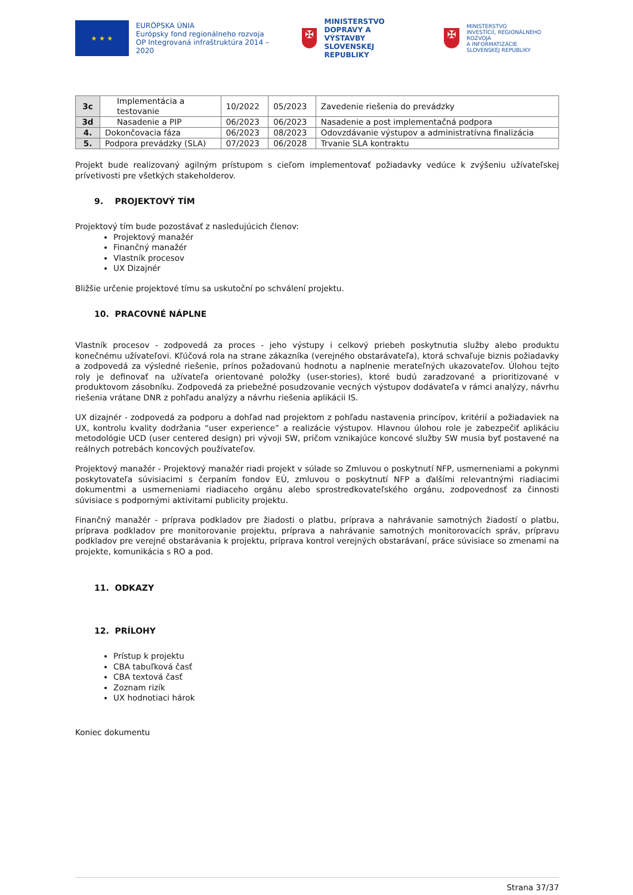★ ★ ★
EURÓPSKA ÚNIA
Európsky fond regionálneho rozvoja
OP Integrovaná infraštruktúra 2014 – 2020
✠
MINISTERSTVO
DOPRAVY A VÝSTAVBY
SLOVENSKEJ REPUBLIKY
✠
MINISTERSTVO
INVESTÍCIÍ, REGIONÁLNEHO ROZVOJA
A INFORMATIZÁCIE
SLOVENSKEJ REPUBLIKY
| 3c | Implementácia a testovanie | 10/2022 | 05/2023 | Zavedenie riešenia do prevádzky |
| 3d | Nasadenie a PIP | 06/2023 | 06/2023 | Nasadenie a post implementačná podpora |
| 4. | Dokončovacia fáza | 06/2023 | 08/2023 | Odovzdávanie výstupov a administratívna finalizácia |
| 5. | Podpora prevádzky (SLA) | 07/2023 | 06/2028 | Trvanie SLA kontraktu |
Projekt bude realizovaný agilným prístupom s cieľom implementovať požiadavky vedúce k zvýšeniu užívateľskej prívetivosti pre všetkých stakeholderov.
9. PROJEKTOVÝ TÍM
Projektový tím bude pozostávať z nasledujúcich členov:
Projektový manažér
Finančný manažér
Vlastník procesov
UX Dizajnér
Bližšie určenie projektové tímu sa uskutoční po schválení projektu.
10. PRACOVNÉ NÁPLNE
Vlastník procesov - zodpovedá za proces - jeho výstupy i celkový priebeh poskytnutia služby alebo produktu konečnému užívateľovi. Kľúčová rola na strane zákazníka (verejného obstarávateľa), ktorá schvaľuje biznis požiadavky a zodpovedá za výsledné riešenie, prínos požadovanú hodnotu a naplnenie merateľných ukazovateľov. Úlohou tejto roly je definovať na užívateľa orientované položky (user-stories), ktoré budú zaradzované a prioritizované v produktovom zásobníku. Zodpovedá za priebežné posudzovanie vecných výstupov dodávateľa v rámci analýzy, návrhu riešenia vrátane DNR z pohľadu analýzy a návrhu riešenia aplikácii IS.
UX dizajnér - zodpovedá za podporu a dohľad nad projektom z pohľadu nastavenia princípov, kritérií a požiadaviek na UX, kontrolu kvality dodržania “user experience” a realizácie výstupov. Hlavnou úlohou role je zabezpečiť aplikáciu metodológie UCD (user centered design) pri vývoji SW, pričom vznikajúce koncové služby SW musia byť postavené na reálnych potrebách koncových používateľov.
Projektový manažér - Projektový manažér riadi projekt v súlade so Zmluvou o poskytnutí NFP, usmerneniami a pokynmi poskytovateľa súvisiacimi s čerpaním fondov EÚ, zmluvou o poskytnutí NFP a ďalšími relevantnými riadiacimi dokumentmi a usmerneniami riadiaceho orgánu alebo sprostredkovateľského orgánu, zodpovednosť za činnosti súvisiace s podpornými aktivitami publicity projektu.
Finančný manažér - príprava podkladov pre žiadosti o platbu, príprava a nahrávanie samotných žiadostí o platbu, príprava podkladov pre monitorovanie projektu, príprava a nahrávanie samotných monitorovacích správ, prípravu podkladov pre verejné obstarávania k projektu, príprava kontrol verejných obstarávaní, práce súvisiace so zmenami na projekte, komunikácia s RO a pod.
11. ODKAZY
12. PRÍLOHY
Prístup k projektu
CBA tabuľková časť
CBA textová časť
Zoznam rizík
UX hodnotiaci hárok
Koniec dokumentu
Strana 37/37